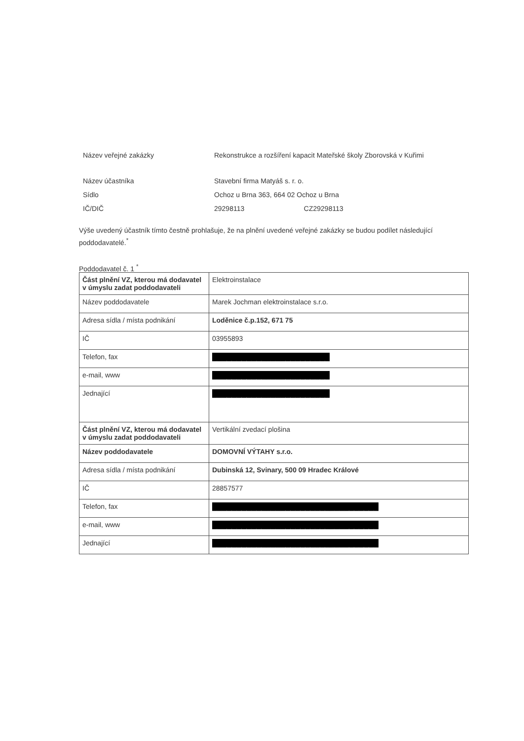| Název veřejné zakázky | Rekonstrukce a rozšíření kapacit Mateřské školy Zborovská v Kuřimi |
| Název účastníka | Stavební firma Matyáš s. r. o. |
| Sídlo | Ochoz u Brna 363, 664 02 Ochoz u Brna |
| IČ/DIČ | 29298113 CZ29298113 |
Výše uvedený účastník tímto čestně prohlašuje, že na plnění uvedené veřejné zakázky se budou podílet následující poddodavatelé.<sup>*</sup>
Poddodavatel č. 1 <sup>*</sup>
| Část plnění VZ, kterou má dodavatel v úmyslu zadat poddodavateli | Elektroinstalace |
| Název poddodavatele | Marek Jochman elektroinstalace s.r.o. |
| Adresa sídla / místa podnikání | Loděnice č.p.152, 671 75 |
| IČ | 03955893 |
| Telefon, fax | ████████████████████████ |
| e-mail, www | ████████████████████████ |
| Jednající | ████████████████████████ |
| Část plnění VZ, kterou má dodavatel v úmyslu zadat poddodavateli | Vertikální zvedací plošina |
| Název poddodavatele | DOMOVNÍ VÝTAHY s.r.o. |
| Adresa sídla / místa podnikání | Dubinská 12, Svinary, 500 09 Hradec Králové |
| IČ | 28857577 |
| Telefon, fax | ██████████████████████████████████ |
| e-mail, www | ██████████████████████████████████ |
| Jednající | ██████████████████████████████████ |